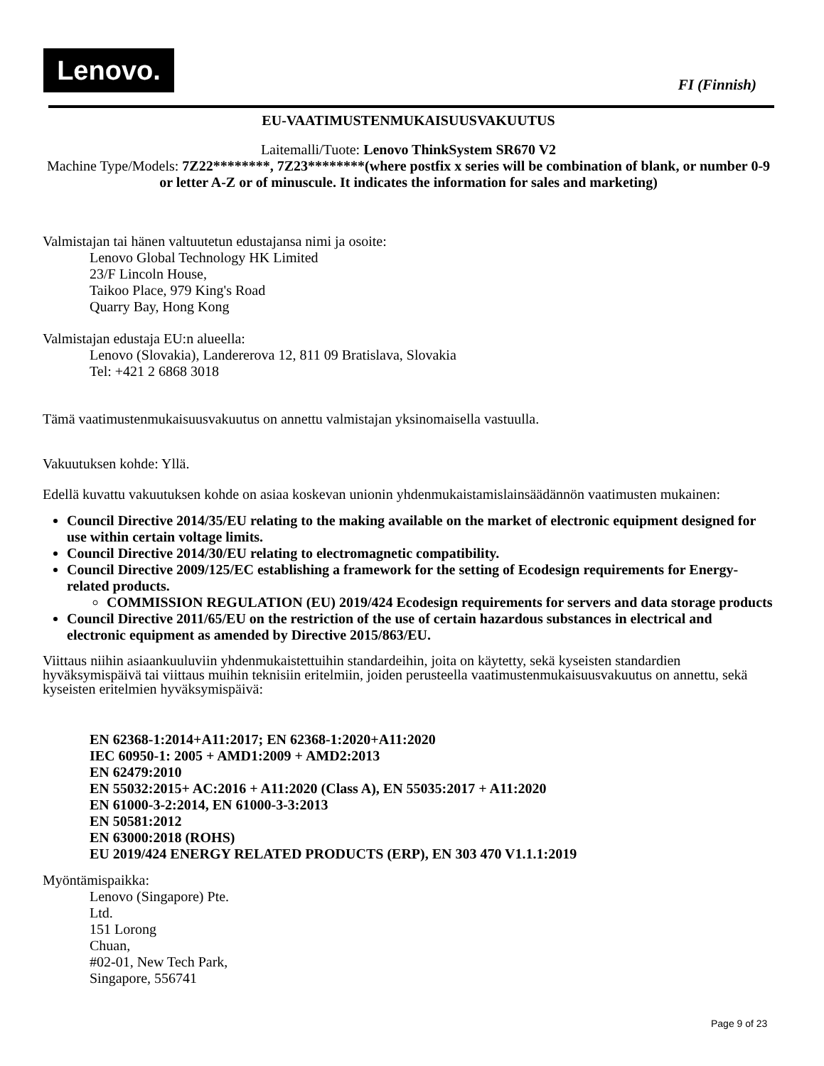Lenovo.
FI (Finnish)
EU-VAATIMUSTENMUKAISUUSVAKUUTUS
Laitemalli/Tuote: Lenovo ThinkSystem SR670 V2
Machine Type/Models: 7Z22********, 7Z23********(where postfix x series will be combination of blank, or number 0-9 or letter A-Z or of minuscule. It indicates the information for sales and marketing)
Valmistajan tai hänen valtuutetun edustajansa nimi ja osoite:
Lenovo Global Technology HK Limited
23/F Lincoln House,
Taikoo Place, 979 King's Road
Quarry Bay, Hong Kong
Valmistajan edustaja EU:n alueella:
Lenovo (Slovakia), Landererova 12, 811 09 Bratislava, Slovakia
Tel: +421 2 6868 3018
Tämä vaatimustenmukaisuusvakuutus on annettu valmistajan yksinomaisella vastuulla.
Vakuutuksen kohde: Yllä.
Edellä kuvattu vakuutuksen kohde on asiaa koskevan unionin yhdenmukaistamislainsäädännön vaatimusten mukainen:
Council Directive 2014/35/EU relating to the making available on the market of electronic equipment designed for use within certain voltage limits.
Council Directive 2014/30/EU relating to electromagnetic compatibility.
Council Directive 2009/125/EC establishing a framework for the setting of Ecodesign requirements for Energy-related products.
COMMISSION REGULATION (EU) 2019/424 Ecodesign requirements for servers and data storage products
Council Directive 2011/65/EU on the restriction of the use of certain hazardous substances in electrical and electronic equipment as amended by Directive 2015/863/EU.
Viittaus niihin asiaankuuluviin yhdenmukaistettuihin standardeihin, joita on käytetty, sekä kyseisten standardien hyväksymispäivä tai viittaus muihin teknisiin eritelmiin, joiden perusteella vaatimustenmukaisuusvakuutus on annettu, sekä kyseisten eritelmien hyväksymispäivä:
EN 62368-1:2014+A11:2017; EN 62368-1:2020+A11:2020
IEC 60950-1: 2005 + AMD1:2009 + AMD2:2013
EN 62479:2010
EN 55032:2015+ AC:2016 + A11:2020 (Class A), EN 55035:2017 + A11:2020
EN 61000-3-2:2014, EN 61000-3-3:2013
EN 50581:2012
EN 63000:2018 (ROHS)
EU 2019/424 ENERGY RELATED PRODUCTS (ERP), EN 303 470 V1.1.1:2019
Myöntämispaikka:
Lenovo (Singapore) Pte.
Ltd.
151 Lorong
Chuan,
#02-01, New Tech Park,
Singapore, 556741
Page 9 of 23